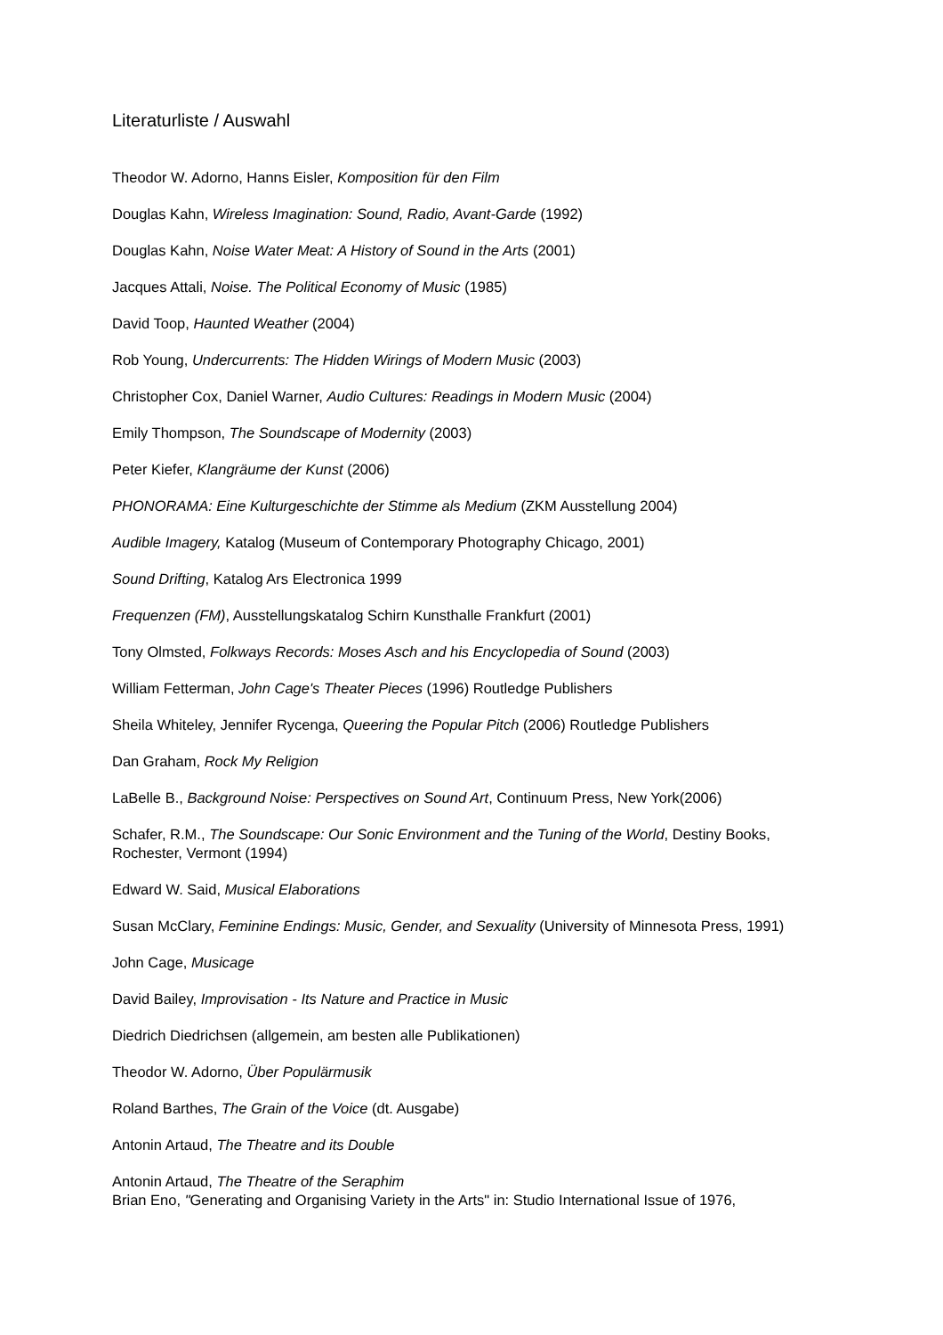Literaturliste / Auswahl
Theodor W. Adorno, Hanns Eisler, Komposition für den Film
Douglas Kahn, Wireless Imagination: Sound, Radio, Avant-Garde (1992)
Douglas Kahn, Noise Water Meat: A History of Sound in the Arts (2001)
Jacques Attali, Noise. The Political Economy of Music (1985)
David Toop, Haunted Weather (2004)
Rob Young, Undercurrents: The Hidden Wirings of Modern Music (2003)
Christopher Cox, Daniel Warner, Audio Cultures: Readings in Modern Music (2004)
Emily Thompson, The Soundscape of Modernity (2003)
Peter Kiefer, Klangräume der Kunst (2006)
PHONORAMA: Eine Kulturgeschichte der Stimme als Medium (ZKM Ausstellung 2004)
Audible Imagery, Katalog (Museum of Contemporary Photography Chicago, 2001)
Sound Drifting, Katalog Ars Electronica 1999
Frequenzen (FM), Ausstellungskatalog Schirn Kunsthalle Frankfurt (2001)
Tony Olmsted, Folkways Records: Moses Asch and his Encyclopedia of Sound (2003)
William Fetterman, John Cage's Theater Pieces (1996) Routledge Publishers
Sheila Whiteley, Jennifer Rycenga, Queering the Popular Pitch (2006) Routledge Publishers
Dan Graham, Rock My Religion
LaBelle B., Background Noise: Perspectives on Sound Art, Continuum Press, New York(2006)
Schafer, R.M., The Soundscape: Our Sonic Environment and the Tuning of the World, Destiny Books, Rochester, Vermont (1994)
Edward W. Said, Musical Elaborations
Susan McClary, Feminine Endings: Music, Gender, and Sexuality (University of Minnesota Press, 1991)
John Cage, Musicage
David Bailey, Improvisation - Its Nature and Practice in Music
Diedrich Diedrichsen (allgemein, am besten alle Publikationen)
Theodor W. Adorno, Über Populärmusik
Roland Barthes, The Grain of the Voice (dt. Ausgabe)
Antonin Artaud, The Theatre and its Double
Antonin Artaud, The Theatre of the Seraphim
Brian Eno, "Generating and Organising Variety in the Arts" in: Studio International Issue of 1976,